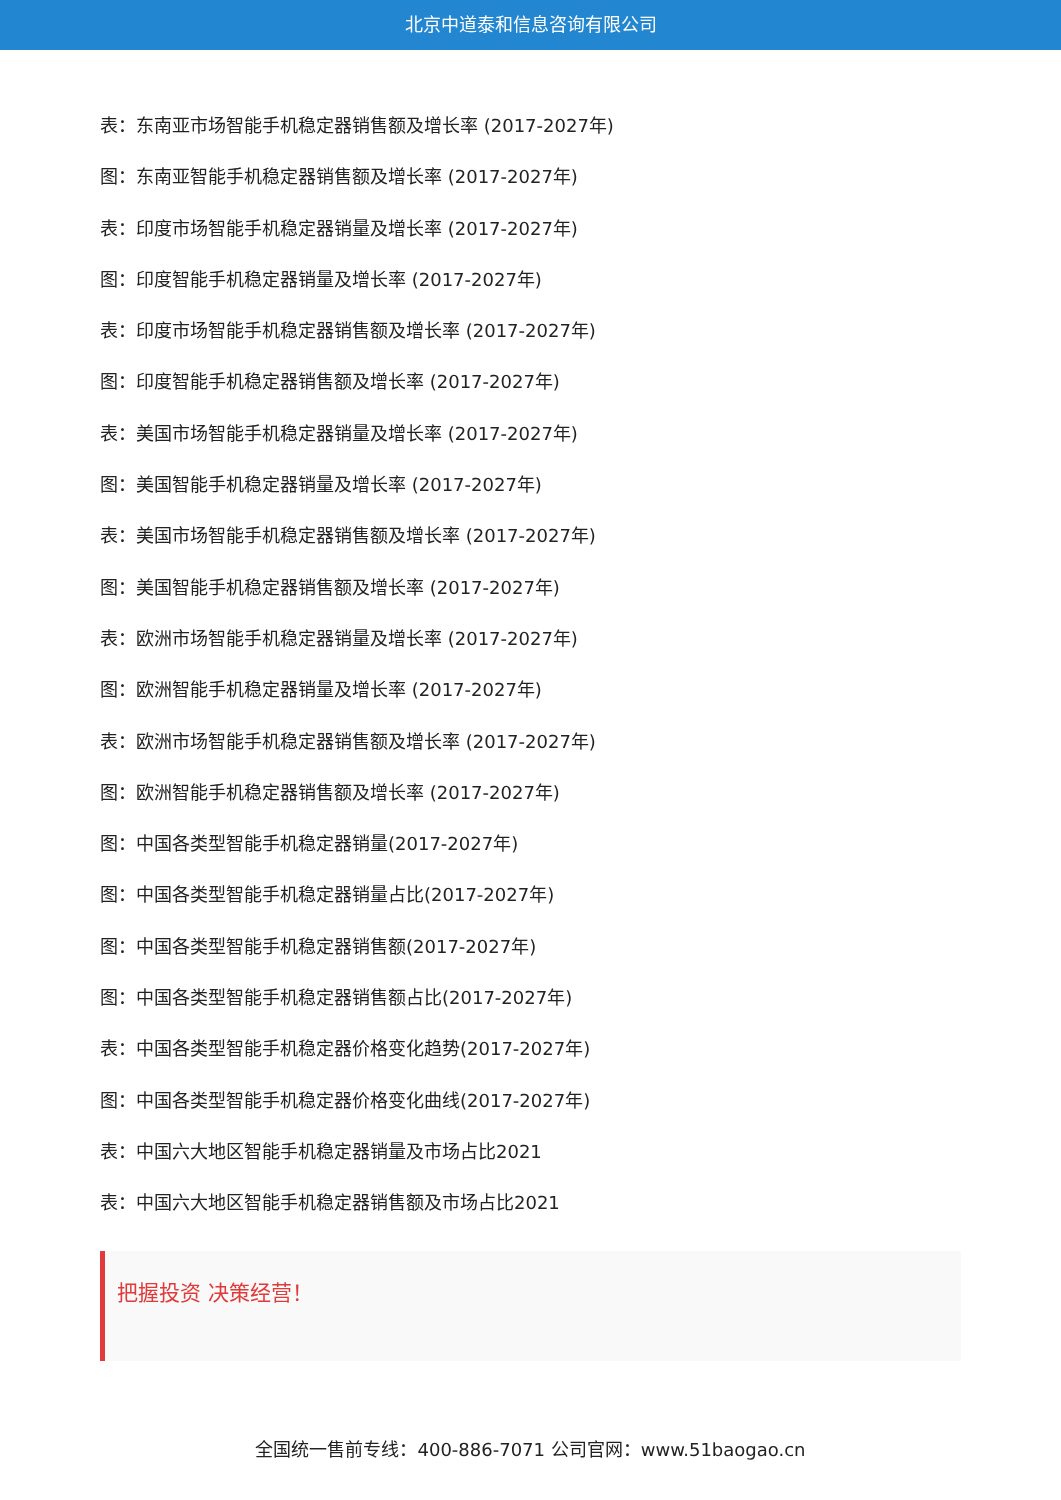北京中道泰和信息咨询有限公司
表：东南亚市场智能手机稳定器销售额及增长率 (2017-2027年)
图：东南亚智能手机稳定器销售额及增长率 (2017-2027年)
表：印度市场智能手机稳定器销量及增长率 (2017-2027年)
图：印度智能手机稳定器销量及增长率 (2017-2027年)
表：印度市场智能手机稳定器销售额及增长率 (2017-2027年)
图：印度智能手机稳定器销售额及增长率 (2017-2027年)
表：美国市场智能手机稳定器销量及增长率 (2017-2027年)
图：美国智能手机稳定器销量及增长率 (2017-2027年)
表：美国市场智能手机稳定器销售额及增长率 (2017-2027年)
图：美国智能手机稳定器销售额及增长率 (2017-2027年)
表：欧洲市场智能手机稳定器销量及增长率 (2017-2027年)
图：欧洲智能手机稳定器销量及增长率 (2017-2027年)
表：欧洲市场智能手机稳定器销售额及增长率 (2017-2027年)
图：欧洲智能手机稳定器销售额及增长率 (2017-2027年)
图：中国各类型智能手机稳定器销量(2017-2027年)
图：中国各类型智能手机稳定器销量占比(2017-2027年)
图：中国各类型智能手机稳定器销售额(2017-2027年)
图：中国各类型智能手机稳定器销售额占比(2017-2027年)
表：中国各类型智能手机稳定器价格变化趋势(2017-2027年)
图：中国各类型智能手机稳定器价格变化曲线(2017-2027年)
表：中国六大地区智能手机稳定器销量及市场占比2021
表：中国六大地区智能手机稳定器销售额及市场占比2021
把握投资 决策经营！
全国统一售前专线：400-886-7071 公司官网：www.51baogao.cn